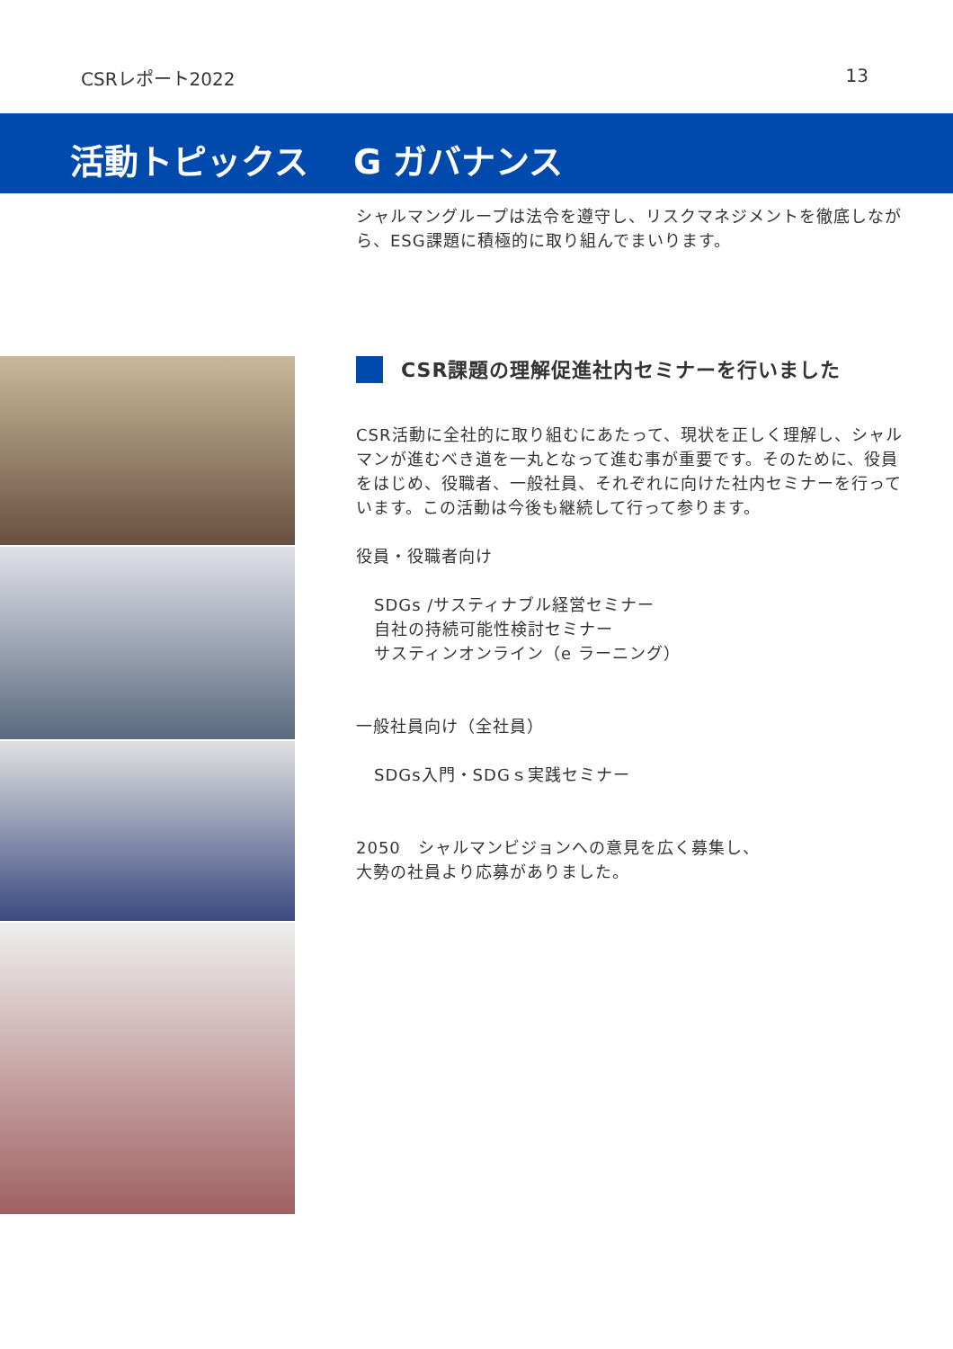CSRレポート2022 13
活動トピックス G ガバナンス
シャルマングループは法令を遵守し、リスクマネジメントを徹底しながら、ESG課題に積極的に取り組んでまいります。
CSR課題の理解促進社内セミナーを行いました
CSR活動に全社的に取り組むにあたって、現状を正しく理解し、シャルマンが進むべき道を一丸となって進む事が重要です。そのために、役員をはじめ、役職者、一般社員、それぞれに向けた社内セミナーを行っています。この活動は今後も継続して行って参ります。
役員・役職者向け
SDGs /サスティナブル経営セミナー
自社の持続可能性検討セミナー
サスティンオンライン（e ラーニング）
一般社員向け（全社員）
SDGs入門・SDGｓ実践セミナー
2050　シャルマンビジョンへの意見を広く募集し、
大勢の社員より応募がありました。